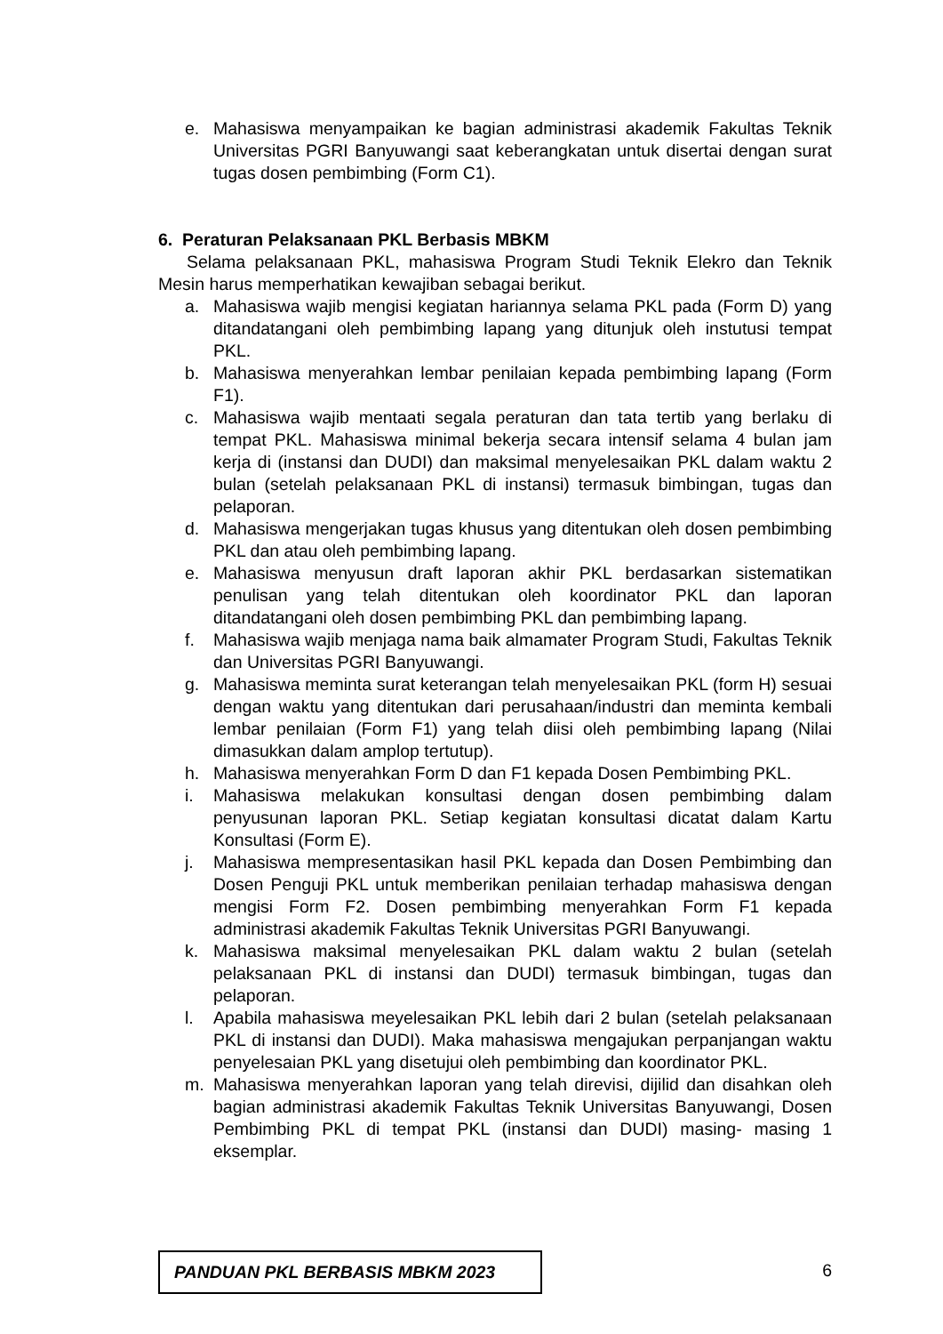e. Mahasiswa menyampaikan ke bagian administrasi akademik Fakultas Teknik Universitas PGRI Banyuwangi saat keberangkatan untuk disertai dengan surat tugas dosen pembimbing (Form C1).
6. Peraturan Pelaksanaan PKL Berbasis MBKM
Selama pelaksanaan PKL, mahasiswa Program Studi Teknik Elekro dan Teknik Mesin harus memperhatikan kewajiban sebagai berikut.
a. Mahasiswa wajib mengisi kegiatan hariannya selama PKL pada (Form D) yang ditandatangani oleh pembimbing lapang yang ditunjuk oleh instutusi tempat PKL.
b. Mahasiswa menyerahkan lembar penilaian kepada pembimbing lapang (Form F1).
c. Mahasiswa wajib mentaati segala peraturan dan tata tertib yang berlaku di tempat PKL. Mahasiswa minimal bekerja secara intensif selama 4 bulan jam kerja di (instansi dan DUDI) dan maksimal menyelesaikan PKL dalam waktu 2 bulan (setelah pelaksanaan PKL di instansi) termasuk bimbingan, tugas dan pelaporan.
d. Mahasiswa mengerjakan tugas khusus yang ditentukan oleh dosen pembimbing PKL dan atau oleh pembimbing lapang.
e. Mahasiswa menyusun draft laporan akhir PKL berdasarkan sistematikan penulisan yang telah ditentukan oleh koordinator PKL dan laporan ditandatangani oleh dosen pembimbing PKL dan pembimbing lapang.
f. Mahasiswa wajib menjaga nama baik almamater Program Studi, Fakultas Teknik dan Universitas PGRI Banyuwangi.
g. Mahasiswa meminta surat keterangan telah menyelesaikan PKL (form H) sesuai dengan waktu yang ditentukan dari perusahaan/industri dan meminta kembali lembar penilaian (Form F1) yang telah diisi oleh pembimbing lapang (Nilai dimasukkan dalam amplop tertutup).
h. Mahasiswa menyerahkan Form D dan F1 kepada Dosen Pembimbing PKL.
i. Mahasiswa melakukan konsultasi dengan dosen pembimbing dalam penyusunan laporan PKL. Setiap kegiatan konsultasi dicatat dalam Kartu Konsultasi (Form E).
j. Mahasiswa mempresentasikan hasil PKL kepada dan Dosen Pembimbing dan Dosen Penguji PKL untuk memberikan penilaian terhadap mahasiswa dengan mengisi Form F2. Dosen pembimbing menyerahkan Form F1 kepada administrasi akademik Fakultas Teknik Universitas PGRI Banyuwangi.
k. Mahasiswa maksimal menyelesaikan PKL dalam waktu 2 bulan (setelah pelaksanaan PKL di instansi dan DUDI) termasuk bimbingan, tugas dan pelaporan.
l. Apabila mahasiswa meyelesaikan PKL lebih dari 2 bulan (setelah pelaksanaan PKL di instansi dan DUDI). Maka mahasiswa mengajukan perpanjangan waktu penyelesaian PKL yang disetujui oleh pembimbing dan koordinator PKL.
m. Mahasiswa menyerahkan laporan yang telah direvisi, dijilid dan disahkan oleh bagian administrasi akademik Fakultas Teknik Universitas Banyuwangi, Dosen Pembimbing PKL di tempat PKL (instansi dan DUDI) masing- masing 1 eksemplar.
PANDUAN PKL BERBASIS MBKM 2023 6